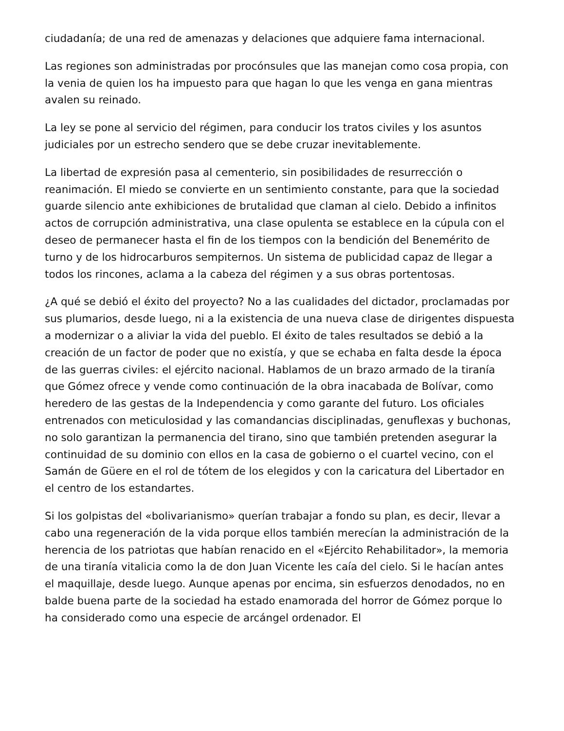ciudadanía; de una red de amenazas y delaciones que adquiere fama internacional.
Las regiones son administradas por procónsules que las manejan como cosa propia, con la venia de quien los ha impuesto para que hagan lo que les venga en gana mientras avalen su reinado.
La ley se pone al servicio del régimen, para conducir los tratos civiles y los asuntos judiciales por un estrecho sendero que se debe cruzar inevitablemente.
La libertad de expresión pasa al cementerio, sin posibilidades de resurrección o reanimación. El miedo se convierte en un sentimiento constante, para que la sociedad guarde silencio ante exhibiciones de brutalidad que claman al cielo. Debido a infinitos actos de corrupción administrativa, una clase opulenta se establece en la cúpula con el deseo de permanecer hasta el fin de los tiempos con la bendición del Benemérito de turno y de los hidrocarburos sempiternos. Un sistema de publicidad capaz de llegar a todos los rincones, aclama a la cabeza del régimen y a sus obras portentosas.
¿A qué se debió el éxito del proyecto? No a las cualidades del dictador, proclamadas por sus plumarios, desde luego, ni a la existencia de una nueva clase de dirigentes dispuesta a modernizar o a aliviar la vida del pueblo. El éxito de tales resultados se debió a la creación de un factor de poder que no existía, y que se echaba en falta desde la época de las guerras civiles: el ejército nacional. Hablamos de un brazo armado de la tiranía que Gómez ofrece y vende como continuación de la obra inacabada de Bolívar, como heredero de las gestas de la Independencia y como garante del futuro. Los oficiales entrenados con meticulosidad y las comandancias disciplinadas, genuflexas y buchonas, no solo garantizan la permanencia del tirano, sino que también pretenden asegurar la continuidad de su dominio con ellos en la casa de gobierno o el cuartel vecino, con el Samán de Güere en el rol de tótem de los elegidos y con la caricatura del Libertador en el centro de los estandartes.
Si los golpistas del «bolivarianismo» querían trabajar a fondo su plan, es decir, llevar a cabo una regeneración de la vida porque ellos también merecían la administración de la herencia de los patriotas que habían renacido en el «Ejército Rehabilitador», la memoria de una tiranía vitalicia como la de don Juan Vicente les caía del cielo. Si le hacían antes el maquillaje, desde luego. Aunque apenas por encima, sin esfuerzos denodados, no en balde buena parte de la sociedad ha estado enamorada del horror de Gómez porque lo ha considerado como una especie de arcángel ordenador. El